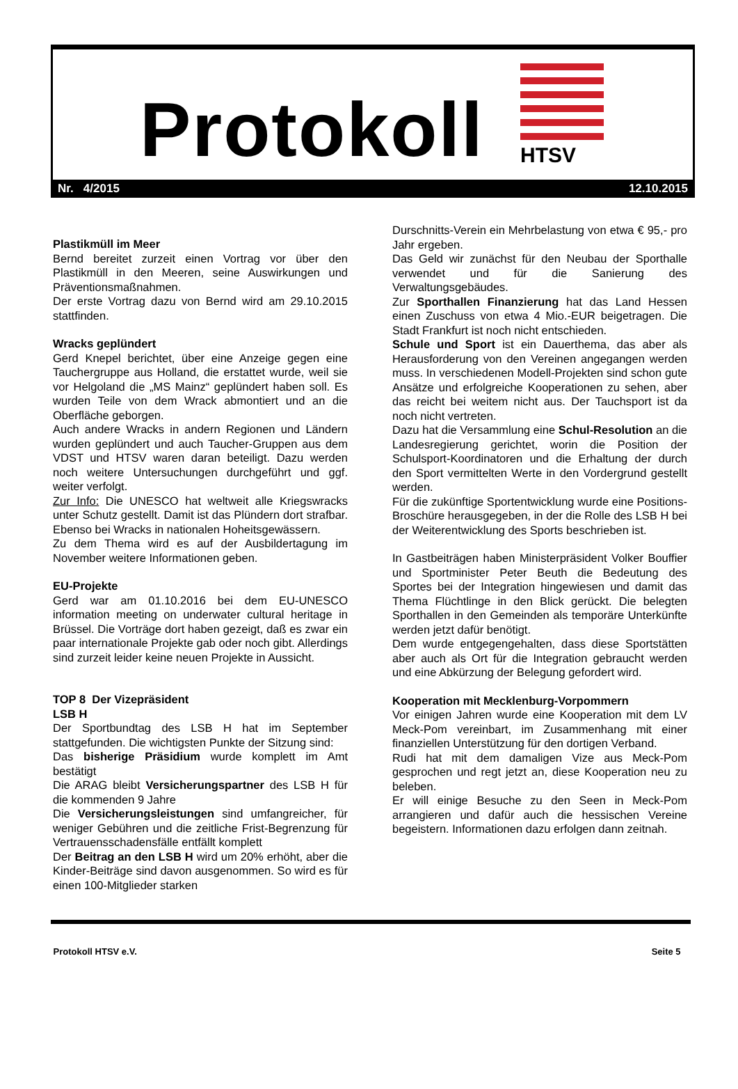Protokoll HTSV
Nr. 4/2015 12.10.2015
Plastikmüll im Meer
Bernd bereitet zurzeit einen Vortrag vor über den Plastikmüll in den Meeren, seine Auswirkungen und Präventionsmaßnahmen.
Der erste Vortrag dazu von Bernd wird am 29.10.2015 stattfinden.
Wracks geplündert
Gerd Knepel berichtet, über eine Anzeige gegen eine Tauchergruppe aus Holland, die erstattet wurde, weil sie vor Helgoland die „MS Mainz“ geplündert haben soll. Es wurden Teile von dem Wrack abmontiert und an die Oberfläche geborgen.
Auch andere Wracks in andern Regionen und Ländern wurden geplündert und auch Taucher-Gruppen aus dem VDST und HTSV waren daran beteiligt. Dazu werden noch weitere Untersuchungen durchgeführt und ggf. weiter verfolgt.
Zur Info: Die UNESCO hat weltweit alle Kriegswracks unter Schutz gestellt. Damit ist das Plündern dort strafbar. Ebenso bei Wracks in nationalen Hoheitsgewässern.
Zu dem Thema wird es auf der Ausbildertagung im November weitere Informationen geben.
EU-Projekte
Gerd war am 01.10.2016 bei dem EU-UNESCO information meeting on underwater cultural heritage in Brüssel. Die Vorträge dort haben gezeigt, daß es zwar ein paar internationale Projekte gab oder noch gibt. Allerdings sind zurzeit leider keine neuen Projekte in Aussicht.
TOP 8 Der Vizepräsident
LSB H
Der Sportbundtag des LSB H hat im September stattgefunden. Die wichtigsten Punkte der Sitzung sind:
Das bisherige Präsidium wurde komplett im Amt bestätigt
Die ARAG bleibt Versicherungspartner des LSB H für die kommenden 9 Jahre
Die Versicherungsleistungen sind umfangreicher, für weniger Gebühren und die zeitliche Frist-Begrenzung für Vertrauensschadensfälle entfällt komplett
Der Beitrag an den LSB H wird um 20% erhöht, aber die Kinder-Beiträge sind davon ausgenommen. So wird es für einen 100-Mitglieder starken
Durschnitts-Verein ein Mehrbelastung von etwa € 95,- pro Jahr ergeben.
Das Geld wir zunächst für den Neubau der Sporthalle verwendet und für die Sanierung des Verwaltungsgebäudes.
Zur Sporthallen Finanzierung hat das Land Hessen einen Zuschuss von etwa 4 Mio.-EUR beigetragen. Die Stadt Frankfurt ist noch nicht entschieden.
Schule und Sport ist ein Dauerthema, das aber als Herausforderung von den Vereinen angegangen werden muss. In verschiedenen Modell-Projekten sind schon gute Ansätze und erfolgreiche Kooperationen zu sehen, aber das reicht bei weitem nicht aus. Der Tauchsport ist da noch nicht vertreten.
Dazu hat die Versammlung eine Schul-Resolution an die Landesregierung gerichtet, worin die Position der Schulsport-Koordinatoren und die Erhaltung der durch den Sport vermittelten Werte in den Vordergrund gestellt werden.
Für die zukünftige Sportentwicklung wurde eine Positions-Broschüre herausgegeben, in der die Rolle des LSB H bei der Weiterentwicklung des Sports beschrieben ist.
In Gastbeiträgen haben Ministerpräsident Volker Bouffier und Sportminister Peter Beuth die Bedeutung des Sportes bei der Integration hingewiesen und damit das Thema Flüchtlinge in den Blick gerückt. Die belegten Sporthallen in den Gemeinden als temporäre Unterkünfte werden jetzt dafür benötigt.
Dem wurde entgegengehalten, dass diese Sportstätten aber auch als Ort für die Integration gebraucht werden und eine Abkürzung der Belegung gefordert wird.
Kooperation mit Mecklenburg-Vorpommern
Vor einigen Jahren wurde eine Kooperation mit dem LV Meck-Pom vereinbart, im Zusammenhang mit einer finanziellen Unterstützung für den dortigen Verband.
Rudi hat mit dem damaligen Vize aus Meck-Pom gesprochen und regt jetzt an, diese Kooperation neu zu beleben.
Er will einige Besuche zu den Seen in Meck-Pom arrangieren und dafür auch die hessischen Vereine begeistern. Informationen dazu erfolgen dann zeitnah.
Protokoll HTSV e.V. Seite 5